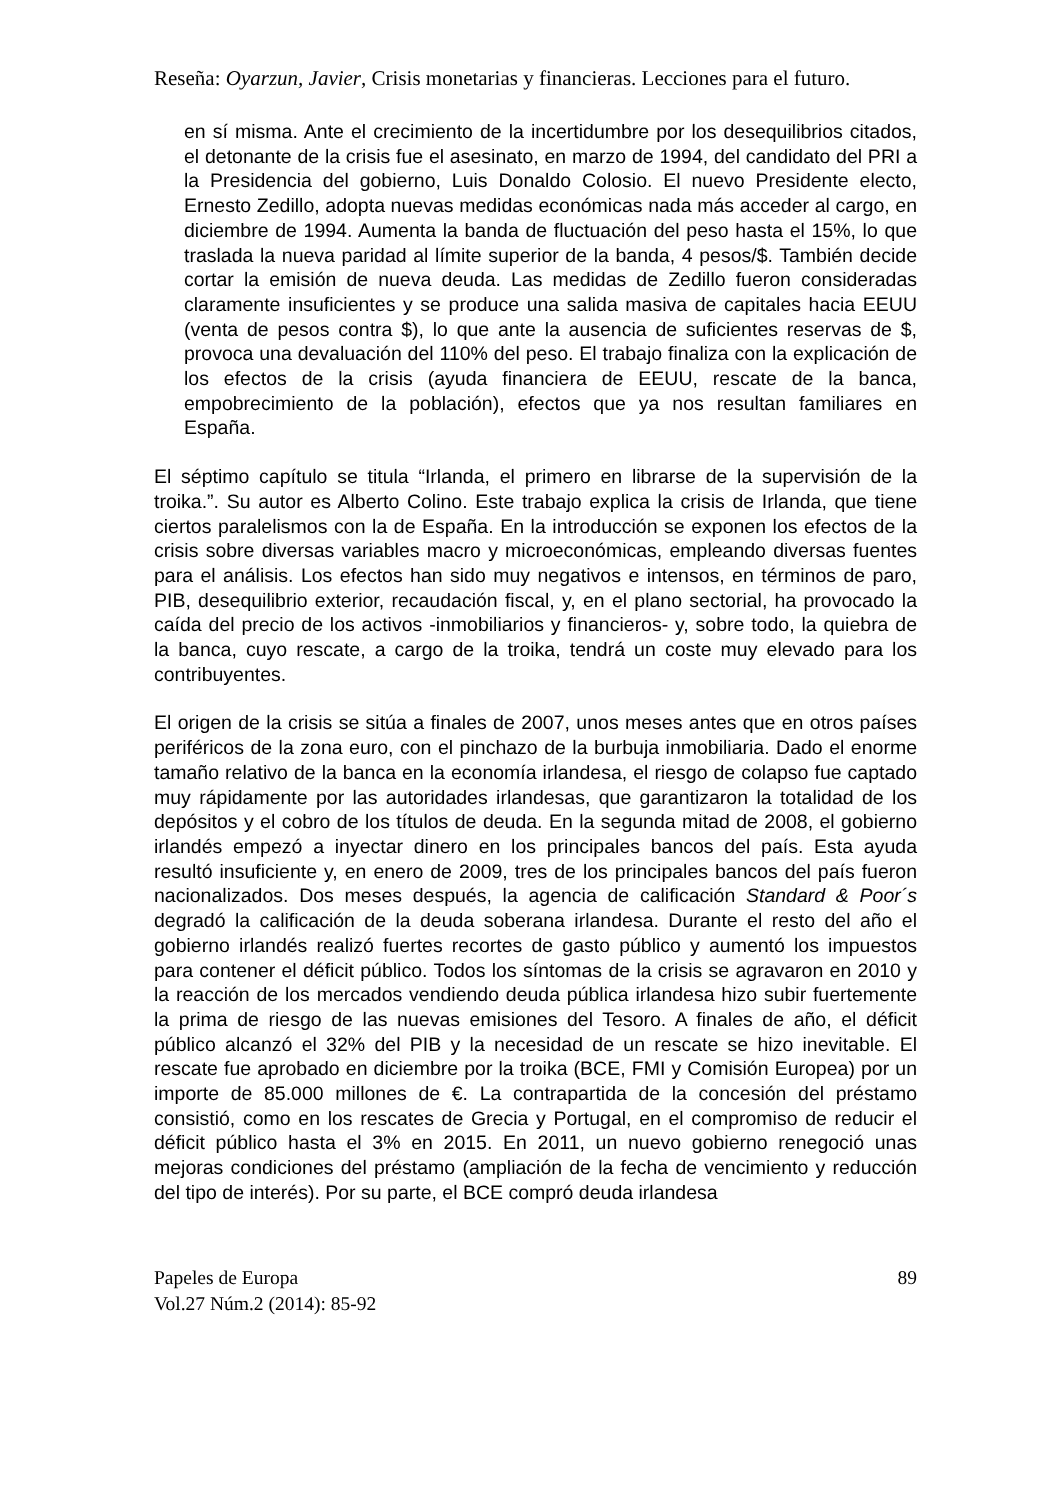Reseña: Oyarzun, Javier, Crisis monetarias y financieras. Lecciones para el futuro.
en sí misma. Ante el crecimiento de la incertidumbre por los desequilibrios citados, el detonante de la crisis fue el asesinato, en marzo de 1994, del candidato del PRI a la Presidencia del gobierno, Luis Donaldo Colosio. El nuevo Presidente electo, Ernesto Zedillo, adopta nuevas medidas económicas nada más acceder al cargo, en diciembre de 1994. Aumenta la banda de fluctuación del peso hasta el 15%, lo que traslada la nueva paridad al límite superior de la banda, 4 pesos/$. También decide cortar la emisión de nueva deuda. Las medidas de Zedillo fueron consideradas claramente insuficientes y se produce una salida masiva de capitales hacia EEUU (venta de pesos contra $), lo que ante la ausencia de suficientes reservas de $, provoca una devaluación del 110% del peso. El trabajo finaliza con la explicación de los efectos de la crisis (ayuda financiera de EEUU, rescate de la banca, empobrecimiento de la población), efectos que ya nos resultan familiares en España.
El séptimo capítulo se titula “Irlanda, el primero en librarse de la supervisión de la troika.”. Su autor es Alberto Colino. Este trabajo explica la crisis de Irlanda, que tiene ciertos paralelismos con la de España. En la introducción se exponen los efectos de la crisis sobre diversas variables macro y microeconómicas, empleando diversas fuentes para el análisis. Los efectos han sido muy negativos e intensos, en términos de paro, PIB, desequilibrio exterior, recaudación fiscal, y, en el plano sectorial, ha provocado la caída del precio de los activos -inmobiliarios y financieros- y, sobre todo, la quiebra de la banca, cuyo rescate, a cargo de la troika, tendrá un coste muy elevado para los contribuyentes.
El origen de la crisis se sitúa a finales de 2007, unos meses antes que en otros países periféricos de la zona euro, con el pinchazo de la burbuja inmobiliaria. Dado el enorme tamaño relativo de la banca en la economía irlandesa, el riesgo de colapso fue captado muy rápidamente por las autoridades irlandesas, que garantizaron la totalidad de los depósitos y el cobro de los títulos de deuda. En la segunda mitad de 2008, el gobierno irlandés empezó a inyectar dinero en los principales bancos del país. Esta ayuda resultó insuficiente y, en enero de 2009, tres de los principales bancos del país fueron nacionalizados. Dos meses después, la agencia de calificación Standard & Poor´s degradó la calificación de la deuda soberana irlandesa. Durante el resto del año el gobierno irlandés realizó fuertes recortes de gasto público y aumentó los impuestos para contener el déficit público. Todos los síntomas de la crisis se agravaron en 2010 y la reacción de los mercados vendiendo deuda pública irlandesa hizo subir fuertemente la prima de riesgo de las nuevas emisiones del Tesoro. A finales de año, el déficit público alcanzó el 32% del PIB y la necesidad de un rescate se hizo inevitable. El rescate fue aprobado en diciembre por la troika (BCE, FMI y Comisión Europea) por un importe de 85.000 millones de €. La contrapartida de la concesión del préstamo consistió, como en los rescates de Grecia y Portugal, en el compromiso de reducir el déficit público hasta el 3% en 2015. En 2011, un nuevo gobierno renegoció unas mejoras condiciones del préstamo (ampliación de la fecha de vencimiento y reducción del tipo de interés). Por su parte, el BCE compró deuda irlandesa
Papeles de Europa
Vol.27 Núm.2 (2014): 85-92
89